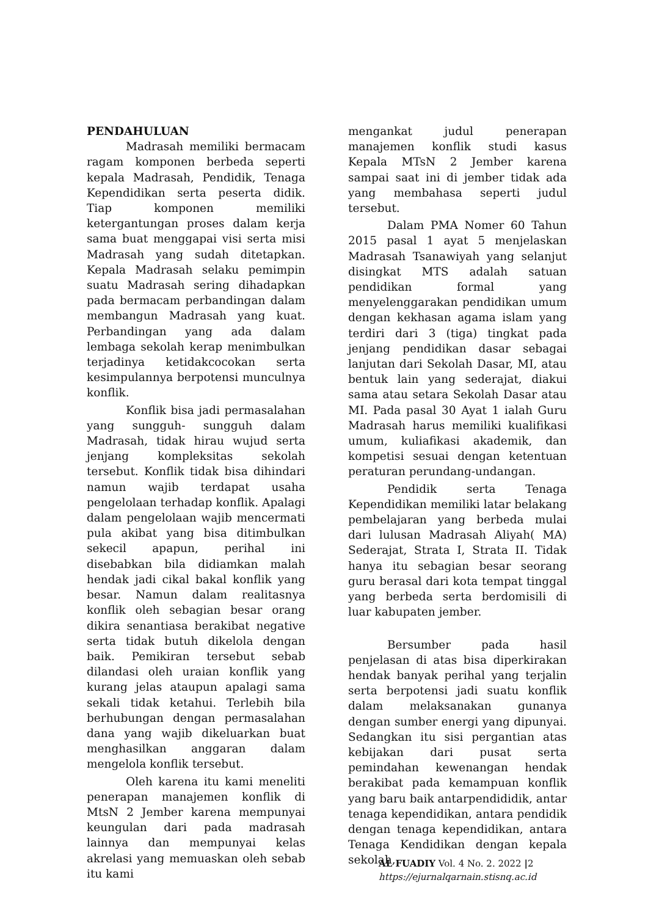PENDAHULUAN
Madrasah memiliki bermacam ragam komponen berbeda seperti kepala Madrasah, Pendidik, Tenaga Kependidikan serta peserta didik. Tiap komponen memiliki ketergantungan proses dalam kerja sama buat menggapai visi serta misi Madrasah yang sudah ditetapkan. Kepala Madrasah selaku pemimpin suatu Madrasah sering dihadapkan pada bermacam perbandingan dalam membangun Madrasah yang kuat. Perbandingan yang ada dalam lembaga sekolah kerap menimbulkan terjadinya ketidakcocokan serta kesimpulannya berpotensi munculnya konflik.
Konflik bisa jadi permasalahan yang sungguh- sungguh dalam Madrasah, tidak hirau wujud serta jenjang kompleksitas sekolah tersebut. Konflik tidak bisa dihindari namun wajib terdapat usaha pengelolaan terhadap konflik. Apalagi dalam pengelolaan wajib mencermati pula akibat yang bisa ditimbulkan sekecil apapun, perihal ini disebabkan bila didiamkan malah hendak jadi cikal bakal konflik yang besar. Namun dalam realitasnya konflik oleh sebagian besar orang dikira senantiasa berakibat negative serta tidak butuh dikelola dengan baik. Pemikiran tersebut sebab dilandasi oleh uraian konflik yang kurang jelas ataupun apalagi sama sekali tidak ketahui. Terlebih bila berhubungan dengan permasalahan dana yang wajib dikeluarkan buat menghasilkan anggaran dalam mengelola konflik tersebut.
Oleh karena itu kami meneliti penerapan manajemen konflik di MtsN 2 Jember karena mempunyai keungulan dari pada madrasah lainnya dan mempunyai kelas akrelasi yang memuaskan oleh sebab itu kami
mengankat judul penerapan manajemen konflik studi kasus Kepala MTsN 2 Jember karena sampai saat ini di jember tidak ada yang membahasa seperti judul tersebut.
Dalam PMA Nomer 60 Tahun 2015 pasal 1 ayat 5 menjelaskan Madrasah Tsanawiyah yang selanjut disingkat MTS adalah satuan pendidikan formal yang menyelenggarakan pendidikan umum dengan kekhasan agama islam yang terdiri dari 3 (tiga) tingkat pada jenjang pendidikan dasar sebagai lanjutan dari Sekolah Dasar, MI, atau bentuk lain yang sederajat, diakui sama atau setara Sekolah Dasar atau MI. Pada pasal 30 Ayat 1 ialah Guru Madrasah harus memiliki kualifikasi umum, kuliafikasi akademik, dan kompetisi sesuai dengan ketentuan peraturan perundang-undangan.
Pendidik serta Tenaga Kependidikan memiliki latar belakang pembelajaran yang berbeda mulai dari lulusan Madrasah Aliyah( MA) Sederajat, Strata I, Strata II. Tidak hanya itu sebagian besar seorang guru berasal dari kota tempat tinggal yang berbeda serta berdomisili di luar kabupaten jember.
Bersumber pada hasil penjelasan di atas bisa diperkirakan hendak banyak perihal yang terjalin serta berpotensi jadi suatu konflik dalam melaksanakan gunanya dengan sumber energi yang dipunyai. Sedangkan itu sisi pergantian atas kebijakan dari pusat serta pemindahan kewenangan hendak berakibat pada kemampuan konflik yang baru baik antarpendididik, antar tenaga kependidikan, antara pendidik dengan tenaga kependidikan, antara Tenaga Kendidikan dengan kepala sekolah,
AL FUADIY Vol. 4 No. 2. 2022 |2
https://ejurnalqarnain.stisnq.ac.id